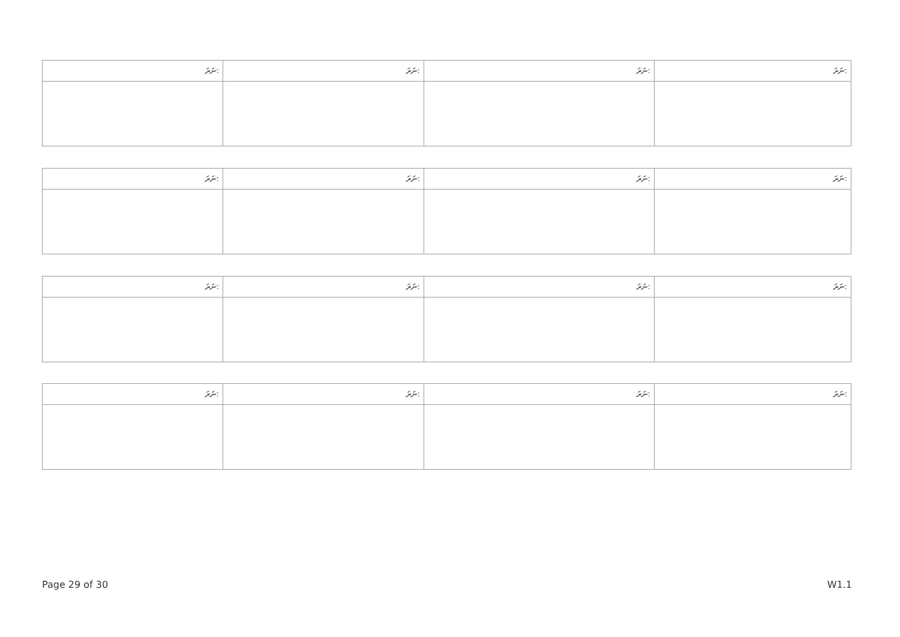| ނަރަ: | ނަރަ: | ނަރަ: | ނަރަ: |
| ނަރަ: | ނަރަ: | ނަރަ: | ނަރަ: |
| ނަރަ: | ނަރަ: | ނަރަ: | ނަރަ: |
| ނަރަ: | ނަރަ: | ނަރަ: | ނަރަ: |
Page 29 of 30 W1.1